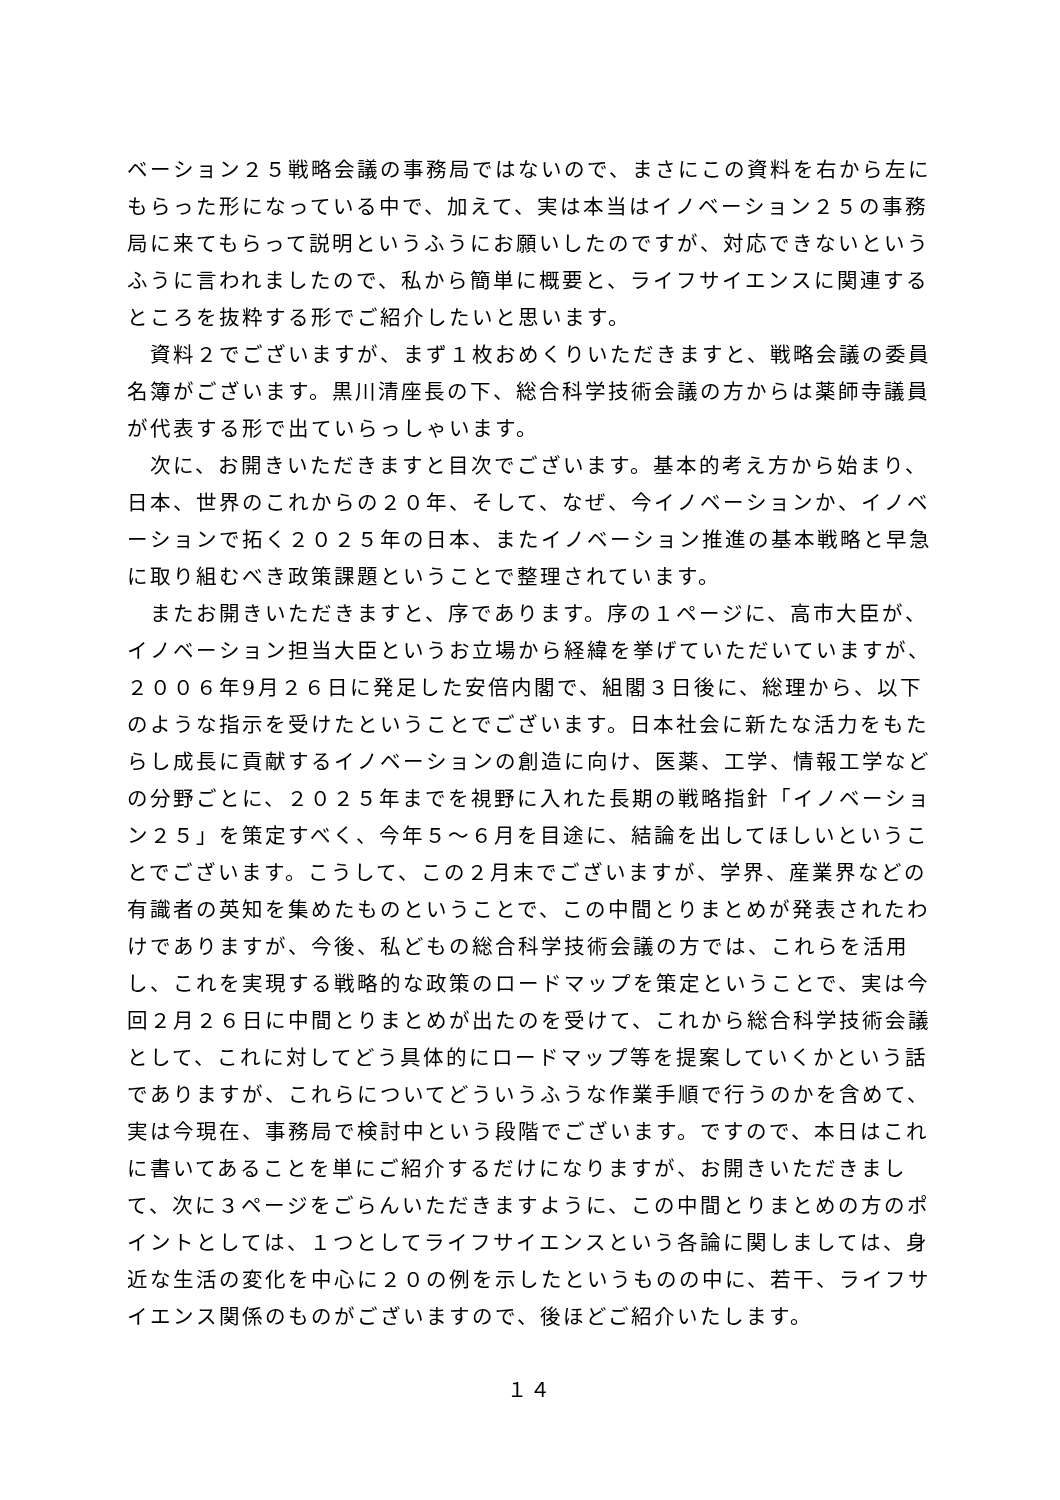ベーション２５戦略会議の事務局ではないので、まさにこの資料を右から左にもらった形になっている中で、加えて、実は本当はイノベーション２５の事務局に来てもらって説明というふうにお願いしたのですが、対応できないというふうに言われましたので、私から簡単に概要と、ライフサイエンスに関連するところを抜粋する形でご紹介したいと思います。
　資料２でございますが、まず１枚おめくりいただきますと、戦略会議の委員名簿がございます。黒川清座長の下、総合科学技術会議の方からは薬師寺議員が代表する形で出ていらっしゃいます。
　次に、お開きいただきますと目次でございます。基本的考え方から始まり、日本、世界のこれからの２０年、そして、なぜ、今イノベーションか、イノベーションで拓く２０２５年の日本、またイノベーション推進の基本戦略と早急に取り組むべき政策課題ということで整理されています。
　またお開きいただきますと、序であります。序の１ページに、高市大臣が、イノベーション担当大臣というお立場から経緯を挙げていただいていますが、２００６年9月２６日に発足した安倍内閣で、組閣３日後に、総理から、以下のような指示を受けたということでございます。日本社会に新たな活力をもたらし成長に貢献するイノベーションの創造に向け、医薬、工学、情報工学などの分野ごとに、２０２５年までを視野に入れた長期の戦略指針「イノベーション２５」を策定すべく、今年５～６月を目途に、結論を出してほしいということでございます。こうして、この２月末でございますが、学界、産業界などの有識者の英知を集めたものということで、この中間とりまとめが発表されたわけでありますが、今後、私どもの総合科学技術会議の方では、これらを活用し、これを実現する戦略的な政策のロードマップを策定ということで、実は今回２月２６日に中間とりまとめが出たのを受けて、これから総合科学技術会議として、これに対してどう具体的にロードマップ等を提案していくかという話でありますが、これらについてどういうふうな作業手順で行うのかを含めて、実は今現在、事務局で検討中という段階でございます。ですので、本日はこれに書いてあることを単にご紹介するだけになりますが、お開きいただきまして、次に３ページをごらんいただきますように、この中間とりまとめの方のポイントとしては、１つとしてライフサイエンスという各論に関しましては、身近な生活の変化を中心に２０の例を示したというものの中に、若干、ライフサイエンス関係のものがございますので、後ほどご紹介いたします。
１４